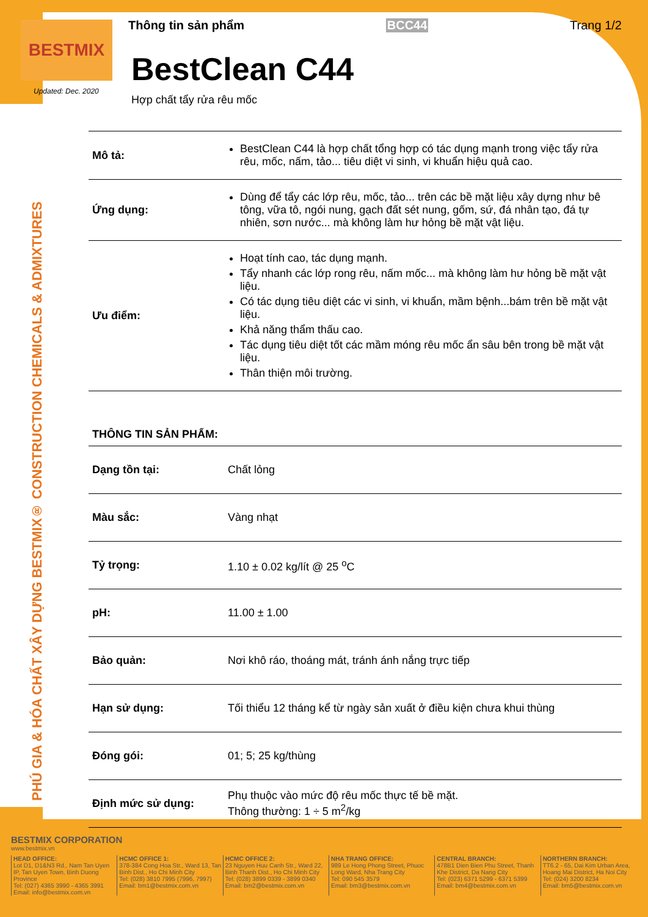BESTMIX
Updated: Dec. 2020
PHÚ GIA & HÓA CHẤT XÂY DỰNG BESTMIX® CONSTRUCTION CHEMICALS & ADMIXTURES
Thông tin sản phẩm BCC44 Trang 1/2
BestClean C44
Hợp chất tẩy rửa rêu mốc
| Mô tả: | BestClean C44 là hợp chất tổng hợp có tác dụng mạnh trong việc tẩy rửa rêu, mốc, nấm, tảo... tiêu diệt vi sinh, vi khuẩn hiệu quả cao. |
| Ứng dụng: | Dùng để tẩy các lớp rêu, mốc, tảo... trên các bề mặt liệu xây dựng như bê tông, vữa tô, ngói nung, gạch đất sét nung, gốm, sứ, đá nhân tạo, đá tự nhiên, sơn nước... mà không làm hư hỏng bề mặt vật liệu. |
| Ưu điểm: | Hoạt tính cao, tác dụng mạnh. Tẩy nhanh các lớp rong rêu, nấm mốc... mà không làm hư hỏng bề mặt vật liệu. Có tác dụng tiêu diệt các vi sinh, vi khuẩn, mầm bệnh...bám trên bề mặt vật liệu. Khả năng thẩm thấu cao. Tác dụng tiêu diệt tốt các mầm móng rêu mốc ẩn sâu bên trong bề mặt vật liệu. Thân thiện môi trường. |
THÔNG TIN SẢN PHẨM:
| Dạng tồn tại: | Chất lỏng |
| Màu sắc: | Vàng nhạt |
| Tỷ trọng: | 1.10 ± 0.02 kg/lít @ 25 <sup>o</sup>C |
| pH: | 11.00 ± 1.00 |
| Bảo quản: | Nơi khô ráo, thoáng mát, tránh ánh nắng trực tiếp |
| Hạn sử dụng: | Tối thiểu 12 tháng kể từ ngày sản xuất ở điều kiện chưa khui thùng |
| Đóng gói: | 01; 5; 25 kg/thùng |
| Định mức sử dụng: | Phụ thuộc vào mức độ rêu mốc thực tế bề mặt. Thông thường: 1 ÷ 5 m<sup>2</sup>/kg |
BESTMIX CORPORATION
www.bestmix.vn
HEAD OFFICE:
Lot D1, D1&N3 Rd., Nam Tan Uyen IP, Tan Uyen Town, Binh Duong Province
Tel: (027) 4365 3990 - 4365 3991
Email: info@bestmix.com.vn
HCMC OFFICE 1:
378-384 Cong Hoa Str., Ward 13, Tan Binh Dist., Ho Chi Minh City
Tel: (028) 3810 7995 (7996, 7997)
Email: bm1@bestmix.com.vn
HCMC OFFICE 2:
23 Nguyen Huu Canh Str., Ward 22, Binh Thanh Dist., Ho Chi Minh City
Tel: (028) 3899 0339 - 3899 0340
Email: bm2@bestmix.com.vn
NHA TRANG OFFICE:
989 Le Hong Phong Street, Phuoc Long Ward, Nha Trang City
Tel: 090 545 3579
Email: bm3@bestmix.com.vn
CENTRAL BRANCH:
478B1 Dien Bien Phu Street, Thanh Khe District, Da Nang City
Tel: (023) 6371 5299 - 6371 5399
Email: bm4@bestmix.com.vn
NORTHERN BRANCH:
TT6.2 - 65, Dai Kim Urban Area, Hoang Mai District, Ha Noi City
Tel: (024) 3200 8234
Email: bm5@bestmix.com.vn